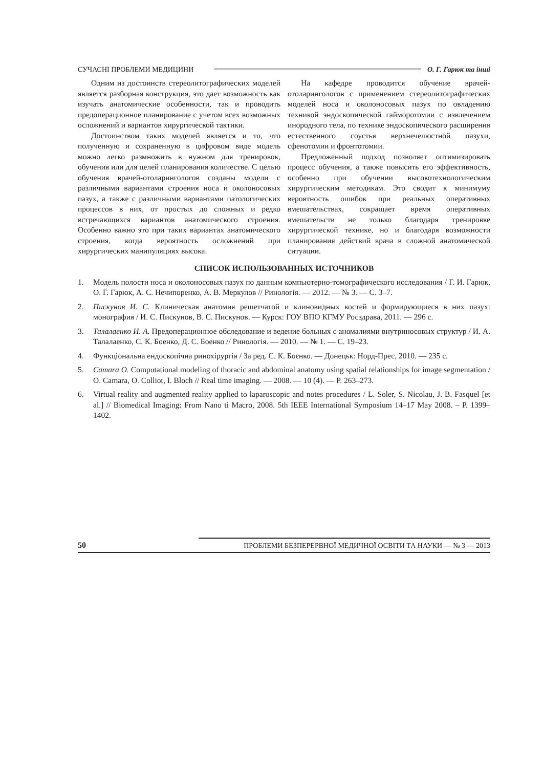СУЧАСНІ ПРОБЛЕМИ МЕДИЦИНИ О. Г. Гарюк та інші
Одним из достоинств стереолитографических моделей является разборная конструкция, это дает возможность как изучать анатомические особенности, так и проводить предоперационное планирование с учетом всех возможных осложнений и вариантов хирургической тактики.
Достоинством таких моделей является и то, что полученную и сохраненную в цифровом виде модель можно легко размножить в нужном для тренировок, обучения или для целей планирования количестве. С целью обучения врачей-отоларингологов созданы модели с различными вариантами строения носа и околоносовых пазух, а также с различными вариантами патологических процессов в них, от простых до сложных и редко встречающихся вариантов анатомического строения. Особенно важно это при таких вариантах анатомического строения, когда вероятность осложнений при хирургических манипуляциях высока.
На кафедре проводится обучение врачей-отоларингологов с применением стереолитографических моделей носа и околоносовых пазух по овладению техникой эндоскопической гайморотомии с извлечением инородного тела, по технике эндоскопического расширения естественного соустья верхнечелюстной пазухи, сфенотомии и фронтотомии.
Предложенный подход позволяет оптимизировать процесс обучения, а также повысить его эффективность, особенно при обучении высокотехнологическим хирургическим методикам. Это сводит к минимуму вероятность ошибок при реальных оперативных вмешательствах, сокращает время оперативных вмешательств не только благодаря тренировке хирургической технике, но и благодаря возможности планирования действий врача в сложной анатомической ситуации.
СПИСОК ИСПОЛЬЗОВАННЫХ ИСТОЧНИКОВ
1. Модель полости носа и околоносовых пазух по данным компьютерно-томографического исследования / Г. И. Гарюк, О. Г. Гарюк, А. С. Нечипоренко, А. В. Меркулов // Ринологія. — 2012. — № 3. — С. 3–7.
2. Пискунов И. С. Клиническая анатомия решетчатой и клиновидных костей и формирующиеся в них пазух: монография / И. С. Пискунов, В. С. Пискунов. — Курск: ГОУ ВПО КГМУ Росздрава, 2011. — 296 с.
3. Талалаенко И. А. Предоперационное обследование и ведение больных с аномалиями внутриносовых структур / И. А. Талалаенко, С. К. Боенко, Д. С. Боенко // Ринологія. — 2010. — № 1. — С. 19–23.
4. Функціональна ендоскопічна ринохірургія / За ред. С. К. Боєнко. — Донецьк: Норд-Прес, 2010. — 235 с.
5. Camara O. Computational modeling of thoracic and abdominal anatomy using spatial relationships for image segmentation / O. Camara, O. Colliot, I. Bloch // Real time imaging. — 2008. — 10 (4). — P. 263–273.
6. Virtual reality and augmented reality applied to laparoscopic and notes procedures / L. Soler, S. Nicolau, J. B. Fasquel [et al.] // Biomedical Imaging: From Nano ti Macro, 2008. 5th IEEE International Symposium 14–17 May 2008. – P. 1399–1402.
50 ПРОБЛЕМИ БЕЗПЕРЕРВНОЇ МЕДИЧНОЇ ОСВІТИ ТА НАУКИ — № 3 — 2013